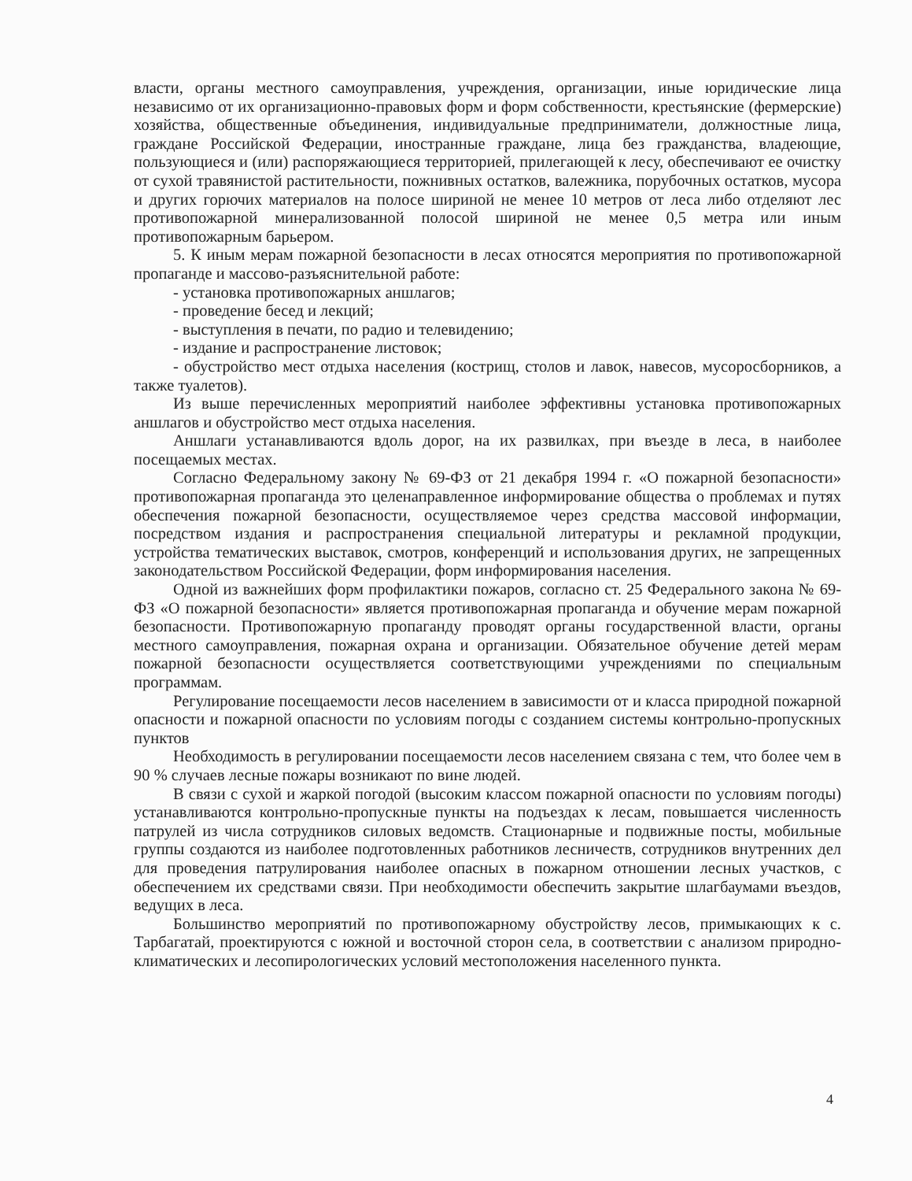власти, органы местного самоуправления, учреждения, организации, иные юридические лица независимо от их организационно-правовых форм и форм собственности, крестьянские (фермерские) хозяйства, общественные объединения, индивидуальные предприниматели, должностные лица, граждане Российской Федерации, иностранные граждане, лица без гражданства, владеющие, пользующиеся и (или) распоряжающиеся территорией, прилегающей к лесу, обеспечивают ее очистку от сухой травянистой растительности, пожнивных остатков, валежника, порубочных остатков, мусора и других горючих материалов на полосе шириной не менее 10 метров от леса либо отделяют лес противопожарной минерализованной полосой шириной не менее 0,5 метра или иным противопожарным барьером.
5. К иным мерам пожарной безопасности в лесах относятся мероприятия по противопожарной пропаганде и массово-разъяснительной работе:
- установка противопожарных аншлагов;
- проведение бесед и лекций;
- выступления в печати, по радио и телевидению;
- издание и распространение листовок;
- обустройство мест отдыха населения (кострищ, столов и лавок, навесов, мусоросборников, а также туалетов).
Из выше перечисленных мероприятий наиболее эффективны установка противопожарных аншлагов и обустройство мест отдыха населения.
Аншлаги устанавливаются вдоль дорог, на их развилках, при въезде в леса, в наиболее посещаемых местах.
Согласно Федеральному закону № 69-ФЗ от 21 декабря 1994 г. «О пожарной безопасности» противопожарная пропаганда это целенаправленное информирование общества о проблемах и путях обеспечения пожарной безопасности, осуществляемое через средства массовой информации, посредством издания и распространения специальной литературы и рекламной продукции, устройства тематических выставок, смотров, конференций и использования других, не запрещенных законодательством Российской Федерации, форм информирования населения.
Одной из важнейших форм профилактики пожаров, согласно ст. 25 Федерального закона № 69-ФЗ «О пожарной безопасности» является противопожарная пропаганда и обучение мерам пожарной безопасности. Противопожарную пропаганду проводят органы государственной власти, органы местного самоуправления, пожарная охрана и организации. Обязательное обучение детей мерам пожарной безопасности осуществляется соответствующими учреждениями по специальным программам.
Регулирование посещаемости лесов населением в зависимости от и класса природной пожарной опасности и пожарной опасности по условиям погоды с созданием системы контрольно-пропускных пунктов
Необходимость в регулировании посещаемости лесов населением связана с тем, что более чем в 90 % случаев лесные пожары возникают по вине людей.
В связи с сухой и жаркой погодой (высоким классом пожарной опасности по условиям погоды) устанавливаются контрольно-пропускные пункты на подъездах к лесам, повышается численность патрулей из числа сотрудников силовых ведомств. Стационарные и подвижные посты, мобильные группы создаются из наиболее подготовленных работников лесничеств, сотрудников внутренних дел для проведения патрулирования наиболее опасных в пожарном отношении лесных участков, с обеспечением их средствами связи. При необходимости обеспечить закрытие шлагбаумами въездов, ведущих в леса.
Большинство мероприятий по противопожарному обустройству лесов, примыкающих к с. Тарбагатай, проектируются с южной и восточной сторон села, в соответствии с анализом природно-климатических и лесопирологических условий местоположения населенного пункта.
4